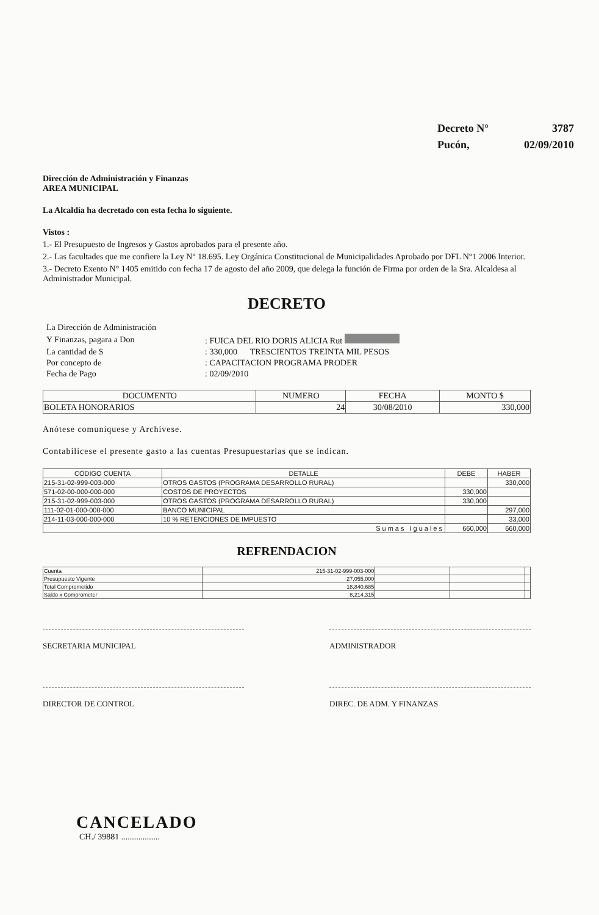| Decreto N° | 3787 |
| Pucón, | 02/09/2010 |
Dirección de Administración y Finanzas
AREA MUNICIPAL
La Alcaldía ha decretado con esta fecha lo siguiente.
Vistos :
1.- El Presupuesto de Ingresos y Gastos aprobados para el presente año.
2.- Las facultades que me confiere la Ley N° 18.695. Ley Orgánica Constitucional de Municipalidades Aprobado por DFL N°1 2006 Interior.
3.- Decreto Exento N° 1405 emitido con fecha 17 de agosto del año 2009, que delega la función de Firma por orden de la Sra. Alcaldesa al Administrador Municipal.
DECRETO
| La Dirección de Administración | |
| Y Finanzas, pagara a Don | : FUICA DEL RIO DORIS ALICIA Rut |
| La cantidad de $ | : 330,000 TRESCIENTOS TREINTA MIL PESOS |
| Por concepto de | : CAPACITACION PROGRAMA PRODER |
| Fecha de Pago | : 02/09/2010 |
| DOCUMENTO | NUMERO | FECHA | MONTO $ |
| --- | --- | --- | --- |
| BOLETA HONORARIOS | 24 | 30/08/2010 | 330,000 |
Anótese comuníquese y Archívese.
Contabilícese el presente gasto a las cuentas Presupuestarias que se indican.
| CÓDIGO CUENTA | DETALLE | DEBE | HABER |
| --- | --- | --- | --- |
| 215-31-02-999-003-000 | OTROS GASTOS (PROGRAMA DESARROLLO RURAL) | | 330,000 |
| 571-02-00-000-000-000 | COSTOS DE PROYECTOS | 330,000 | |
| 215-31-02-999-003-000 | OTROS GASTOS (PROGRAMA DESARROLLO RURAL) | 330,000 | |
| 111-02-01-000-000-000 | BANCO MUNICIPAL | | 297,000 |
| 214-11-03-000-000-000 | 10 % RETENCIONES DE IMPUESTO | | 33,000 |
| Sumas Iguales | | 660,000 | 660,000 |
REFRENDACION
| Cuenta | 215-31-02-999-003-000 | | | |
| Presupuesto Vigente | 27,055,000 | | | |
| Total Comprometido | 18,840,685 | | | |
| Saldo x Comprometer | 8,214,315 | | | |
SECRETARIA MUNICIPAL ADMINISTRADOR
DIRECTOR DE CONTROL DIREC. DE ADM. Y FINANZAS
CANCELADO
CH./ 39881 ..................